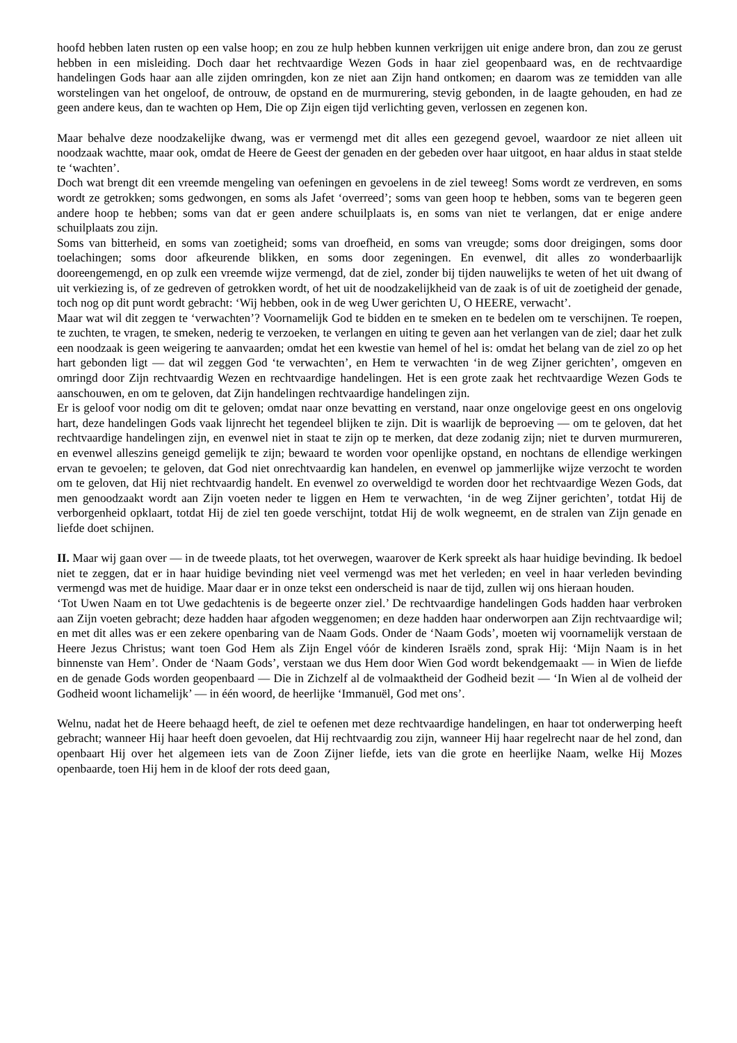hoofd hebben laten rusten op een valse hoop; en zou ze hulp hebben kunnen verkrijgen uit enige andere bron, dan zou ze gerust hebben in een misleiding. Doch daar het rechtvaardige Wezen Gods in haar ziel geopenbaard was, en de rechtvaardige handelingen Gods haar aan alle zijden omringden, kon ze niet aan Zijn hand ontkomen; en daarom was ze temidden van alle worstelingen van het ongeloof, de ontrouw, de opstand en de murmurering, stevig gebonden, in de laagte gehouden, en had ze geen andere keus, dan te wachten op Hem, Die op Zijn eigen tijd verlichting geven, verlossen en zegenen kon.
Maar behalve deze noodzakelijke dwang, was er vermengd met dit alles een gezegend gevoel, waardoor ze niet alleen uit noodzaak wachtte, maar ook, omdat de Heere de Geest der genaden en der gebeden over haar uitgoot, en haar aldus in staat stelde te ‘wachten’.
Doch wat brengt dit een vreemde mengeling van oefeningen en gevoelens in de ziel teweeg! Soms wordt ze verdreven, en soms wordt ze getrokken; soms gedwongen, en soms als Jafet ‘overreed’; soms van geen hoop te hebben, soms van te begeren geen andere hoop te hebben; soms van dat er geen andere schuilplaats is, en soms van niet te verlangen, dat er enige andere schuilplaats zou zijn.
Soms van bitterheid, en soms van zoetigheid; soms van droefheid, en soms van vreugde; soms door dreigingen, soms door toelachingen; soms door afkeurende blikken, en soms door zegeningen. En evenwel, dit alles zo wonderbaarlijk dooreengemengd, en op zulk een vreemde wijze vermengd, dat de ziel, zonder bij tijden nauwelijks te weten of het uit dwang of uit verkiezing is, of ze gedreven of getrokken wordt, of het uit de noodzakelijkheid van de zaak is of uit de zoetigheid der genade, toch nog op dit punt wordt gebracht: ‘Wij hebben, ook in de weg Uwer gerichten U, O HEERE, verwacht’.
Maar wat wil dit zeggen te ‘verwachten’? Voornamelijk God te bidden en te smeken en te bedelen om te verschijnen. Te roepen, te zuchten, te vragen, te smeken, nederig te verzoeken, te verlangen en uiting te geven aan het verlangen van de ziel; daar het zulk een noodzaak is geen weigering te aanvaarden; omdat het een kwestie van hemel of hel is: omdat het belang van de ziel zo op het hart gebonden ligt — dat wil zeggen God ‘te verwachten’, en Hem te verwachten ‘in de weg Zijner gerichten’, omgeven en omringd door Zijn rechtvaardig Wezen en rechtvaardige handelingen. Het is een grote zaak het rechtvaardige Wezen Gods te aanschouwen, en om te geloven, dat Zijn handelingen rechtvaardige handelingen zijn.
Er is geloof voor nodig om dit te geloven; omdat naar onze bevatting en verstand, naar onze ongelovige geest en ons ongelovig hart, deze handelingen Gods vaak lijnrecht het tegendeel blijken te zijn. Dit is waarlijk de beproeving — om te geloven, dat het rechtvaardige handelingen zijn, en evenwel niet in staat te zijn op te merken, dat deze zodanig zijn; niet te durven murmureren, en evenwel alleszins geneigd gemelijk te zijn; bewaard te worden voor openlijke opstand, en nochtans de ellendige werkingen ervan te gevoelen; te geloven, dat God niet onrechtvaardig kan handelen, en evenwel op jammerlijke wijze verzocht te worden om te geloven, dat Hij niet rechtvaardig handelt. En evenwel zo overweldigd te worden door het rechtvaardige Wezen Gods, dat men genoodzaakt wordt aan Zijn voeten neder te liggen en Hem te verwachten, ‘in de weg Zijner gerichten’, totdat Hij de verborgenheid opklaart, totdat Hij de ziel ten goede verschijnt, totdat Hij de wolk wegneemt, en de stralen van Zijn genade en liefde doet schijnen.
II. Maar wij gaan over — in de tweede plaats, tot het overwegen, waarover de Kerk spreekt als haar huidige bevinding. Ik bedoel niet te zeggen, dat er in haar huidige bevinding niet veel vermengd was met het verleden; en veel in haar verleden bevinding vermengd was met de huidige. Maar daar er in onze tekst een onderscheid is naar de tijd, zullen wij ons hieraan houden.
‘Tot Uwen Naam en tot Uwe gedachtenis is de begeerte onzer ziel.’ De rechtvaardige handelingen Gods hadden haar verbroken aan Zijn voeten gebracht; deze hadden haar afgoden weggenomen; en deze hadden haar onderworpen aan Zijn rechtvaardige wil; en met dit alles was er een zekere openbaring van de Naam Gods. Onder de ‘Naam Gods’, moeten wij voornamelijk verstaan de Heere Jezus Christus; want toen God Hem als Zijn Engel vóór de kinderen Israëls zond, sprak Hij: ‘Mijn Naam is in het binnenste van Hem’. Onder de ‘Naam Gods’, verstaan we dus Hem door Wien God wordt bekendgemaakt — in Wien de liefde en de genade Gods worden geopenbaard — Die in Zichzelf al de volmaaktheid der Godheid bezit — ‘In Wien al de volheid der Godheid woont lichamelijk’ — in één woord, de heerlijke ‘Immanuël, God met ons’.
Welnu, nadat het de Heere behaagd heeft, de ziel te oefenen met deze rechtvaardige handelingen, en haar tot onderwerping heeft gebracht; wanneer Hij haar heeft doen gevoelen, dat Hij rechtvaardig zou zijn, wanneer Hij haar regelrecht naar de hel zond, dan openbaart Hij over het algemeen iets van de Zoon Zijner liefde, iets van die grote en heerlijke Naam, welke Hij Mozes openbaarde, toen Hij hem in de kloof der rots deed gaan,